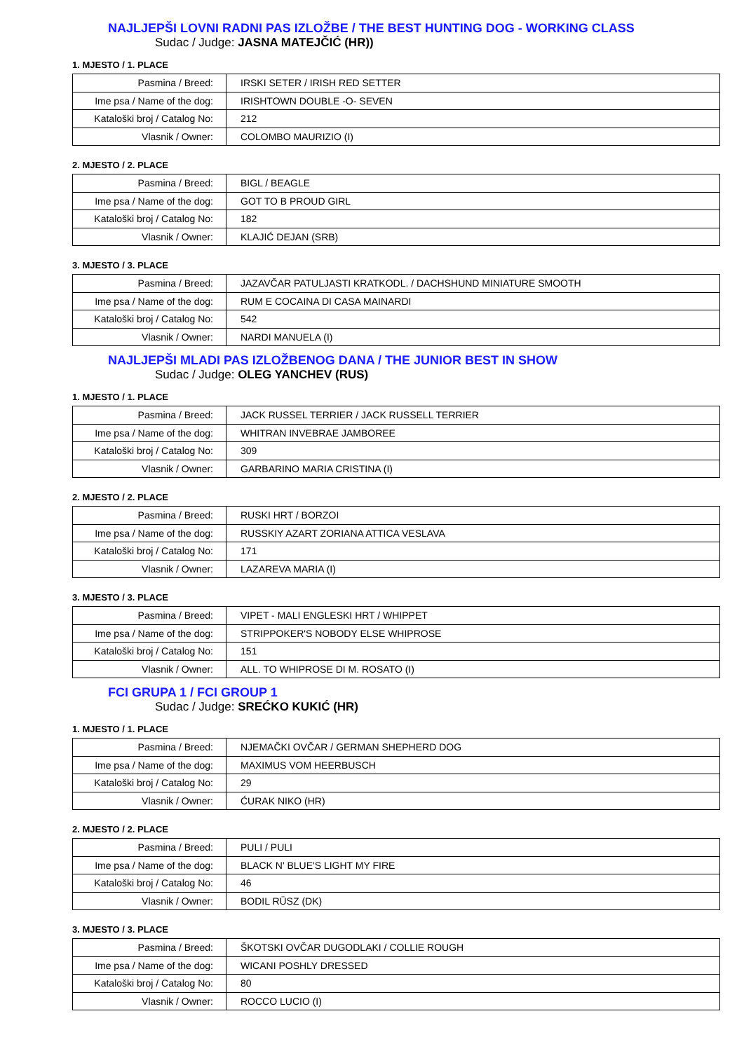NAJLJEPŠI LOVNI RADNI PAS IZLOŽBE / THE BEST HUNTING DOG - WORKING CLASS
Sudac / Judge: JASNA MATEJČIĆ (HR))
1. MJESTO / 1. PLACE
| Pasmina / Breed: | IRSKI SETER / IRISH RED SETTER |
| Ime psa / Name of the dog: | IRISHTOWN DOUBLE -O- SEVEN |
| Kataloški broj / Catalog No: | 212 |
| Vlasnik / Owner: | COLOMBO MAURIZIO (I) |
2. MJESTO / 2. PLACE
| Pasmina / Breed: | BIGL / BEAGLE |
| Ime psa / Name of the dog: | GOT TO B PROUD GIRL |
| Kataloški broj / Catalog No: | 182 |
| Vlasnik / Owner: | KLAJIĆ DEJAN (SRB) |
3. MJESTO / 3. PLACE
| Pasmina / Breed: | JAZAVČAR PATULJASTI KRATKODL. / DACHSHUND MINIATURE SMOOTH |
| Ime psa / Name of the dog: | RUM E COCAINA DI CASA MAINARDI |
| Kataloški broj / Catalog No: | 542 |
| Vlasnik / Owner: | NARDI MANUELA (I) |
NAJLJEPŠI MLADI PAS IZLOŽBENOG DANA / THE JUNIOR BEST IN SHOW
Sudac / Judge: OLEG YANCHEV (RUS)
1. MJESTO / 1. PLACE
| Pasmina / Breed: | JACK RUSSEL TERRIER / JACK RUSSELL TERRIER |
| Ime psa / Name of the dog: | WHITRAN INVEBRAE JAMBOREE |
| Kataloški broj / Catalog No: | 309 |
| Vlasnik / Owner: | GARBARINO MARIA CRISTINA (I) |
2. MJESTO / 2. PLACE
| Pasmina / Breed: | RUSKI HRT / BORZOI |
| Ime psa / Name of the dog: | RUSSKIY AZART ZORIANA ATTICA VESLAVA |
| Kataloški broj / Catalog No: | 171 |
| Vlasnik / Owner: | LAZAREVA MARIA (I) |
3. MJESTO / 3. PLACE
| Pasmina / Breed: | VIPET - MALI ENGLESKI HRT / WHIPPET |
| Ime psa / Name of the dog: | STRIPPOKER'S NOBODY ELSE WHIPROSE |
| Kataloški broj / Catalog No: | 151 |
| Vlasnik / Owner: | ALL. TO WHIPROSE DI M. ROSATO (I) |
FCI GRUPA 1 / FCI GROUP 1
Sudac / Judge: SREĆKO KUKIĆ (HR)
1. MJESTO / 1. PLACE
| Pasmina / Breed: | NJEMAČKI OVČAR / GERMAN SHEPHERD DOG |
| Ime psa / Name of the dog: | MAXIMUS VOM HEERBUSCH |
| Kataloški broj / Catalog No: | 29 |
| Vlasnik / Owner: | ĆURAK NIKO (HR) |
2. MJESTO / 2. PLACE
| Pasmina / Breed: | PULI / PULI |
| Ime psa / Name of the dog: | BLACK N' BLUE'S LIGHT MY FIRE |
| Kataloški broj / Catalog No: | 46 |
| Vlasnik / Owner: | BODIL RÜSZ (DK) |
3. MJESTO / 3. PLACE
| Pasmina / Breed: | ŠKOTSKI OVČAR DUGODLAKI / COLLIE ROUGH |
| Ime psa / Name of the dog: | WICANI POSHLY DRESSED |
| Kataloški broj / Catalog No: | 80 |
| Vlasnik / Owner: | ROCCO LUCIO (I) |